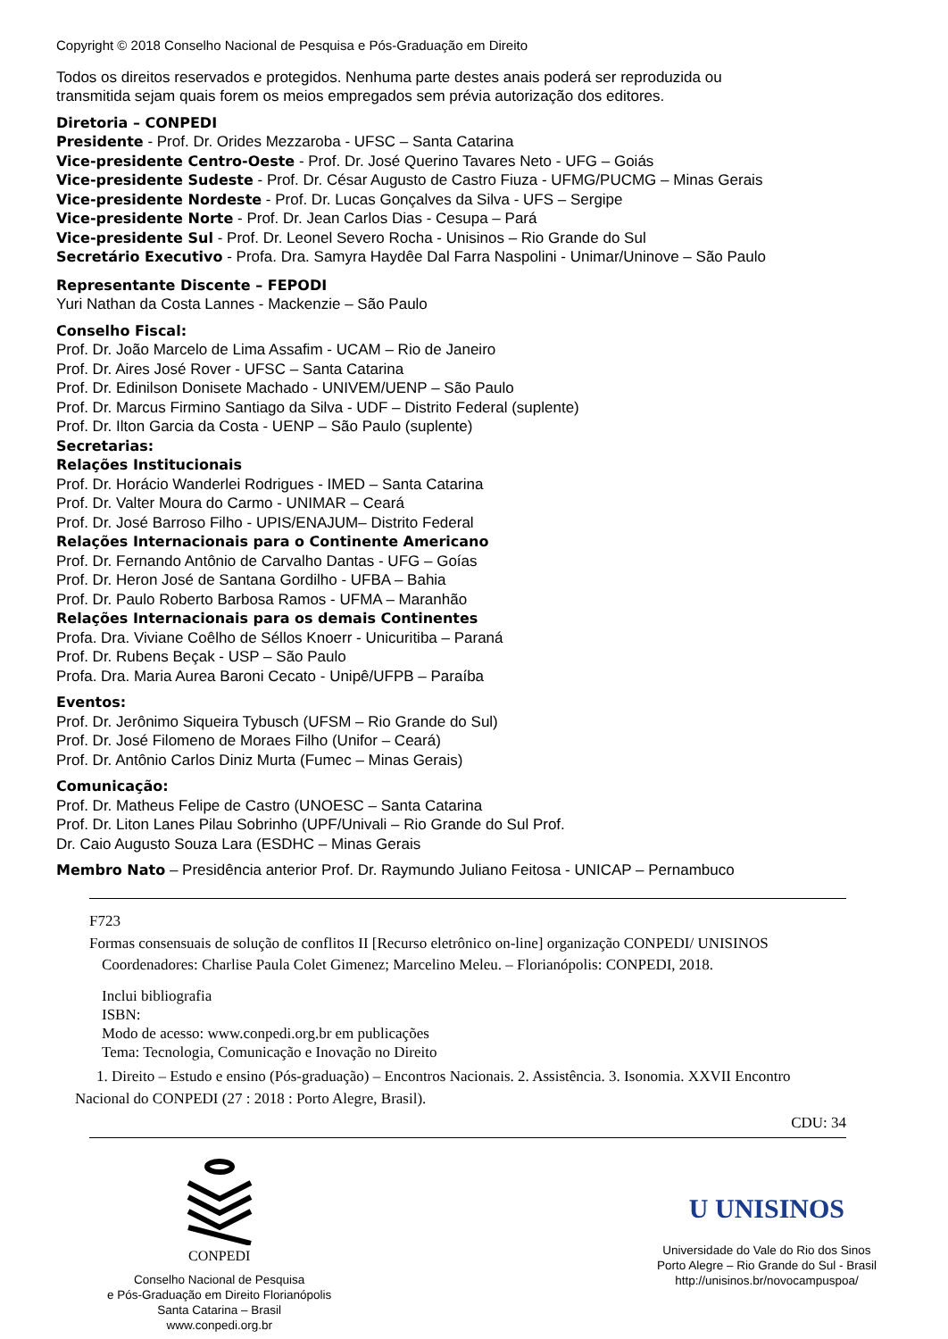Copyright © 2018 Conselho Nacional de Pesquisa e Pós-Graduação em Direito
Todos os direitos reservados e protegidos. Nenhuma parte destes anais poderá ser reproduzida ou
transmitida sejam quais forem os meios empregados sem prévia autorização dos editores.
Diretoria – CONPEDI
Presidente - Prof. Dr. Orides Mezzaroba - UFSC – Santa Catarina
Vice-presidente Centro-Oeste - Prof. Dr. José Querino Tavares Neto - UFG – Goiás
Vice-presidente Sudeste - Prof. Dr. César Augusto de Castro Fiuza - UFMG/PUCMG – Minas Gerais
Vice-presidente Nordeste - Prof. Dr. Lucas Gonçalves da Silva - UFS – Sergipe
Vice-presidente Norte - Prof. Dr. Jean Carlos Dias - Cesupa – Pará
Vice-presidente Sul - Prof. Dr. Leonel Severo Rocha - Unisinos – Rio Grande do Sul
Secretário Executivo - Profa. Dra. Samyra Haydêe Dal Farra Naspolini - Unimar/Uninove – São Paulo
Representante Discente – FEPODI
Yuri Nathan da Costa Lannes - Mackenzie – São Paulo
Conselho Fiscal:
Prof. Dr. João Marcelo de Lima Assafim - UCAM – Rio de Janeiro
Prof. Dr. Aires José Rover - UFSC – Santa Catarina
Prof. Dr. Edinilson Donisete Machado - UNIVEM/UENP – São Paulo
Prof. Dr. Marcus Firmino Santiago da Silva - UDF – Distrito Federal (suplente)
Prof. Dr. Ilton Garcia da Costa - UENP – São Paulo (suplente)
Secretarias:
Relações Institucionais
Prof. Dr. Horácio Wanderlei Rodrigues - IMED – Santa Catarina
Prof. Dr. Valter Moura do Carmo - UNIMAR – Ceará
Prof. Dr. José Barroso Filho - UPIS/ENAJUM– Distrito Federal
Relações Internacionais para o Continente Americano
Prof. Dr. Fernando Antônio de Carvalho Dantas - UFG – Goías
Prof. Dr. Heron José de Santana Gordilho - UFBA – Bahia
Prof. Dr. Paulo Roberto Barbosa Ramos - UFMA – Maranhão
Relações Internacionais para os demais Continentes
Profa. Dra. Viviane Coêlho de Séllos Knoerr - Unicuritiba – Paraná
Prof. Dr. Rubens Beçak - USP – São Paulo
Profa. Dra. Maria Aurea Baroni Cecato - Unipê/UFPB – Paraíba
Eventos:
Prof. Dr. Jerônimo Siqueira Tybusch (UFSM – Rio Grande do Sul)
Prof. Dr. José Filomeno de Moraes Filho (Unifor – Ceará)
Prof. Dr. Antônio Carlos Diniz Murta (Fumec – Minas Gerais)
Comunicação:
Prof. Dr. Matheus Felipe de Castro (UNOESC – Santa Catarina
Prof. Dr. Liton Lanes Pilau Sobrinho (UPF/Univali – Rio Grande do Sul Prof.
Dr. Caio Augusto Souza Lara (ESDHC – Minas Gerais
Membro Nato – Presidência anterior Prof. Dr. Raymundo Juliano Feitosa - UNICAP – Pernambuco
F723
Formas consensuais de solução de conflitos II [Recurso eletrônico on-line] organização CONPEDI/ UNISINOS
Coordenadores: Charlise Paula Colet Gimenez; Marcelino Meleu. – Florianópolis: CONPEDI, 2018.
Inclui bibliografia
ISBN:
Modo de acesso: www.conpedi.org.br em publicações
Tema: Tecnologia, Comunicação e Inovação no Direito
1. Direito – Estudo e ensino (Pós-graduação) – Encontros Nacionais. 2. Assistência. 3. Isonomia. XXVII Encontro
Nacional do CONPEDI (27 : 2018 : Porto Alegre, Brasil).
CDU: 34
CONPEDI
Conselho Nacional de Pesquisa
e Pós-Graduação em Direito Florianópolis
Santa Catarina – Brasil
www.conpedi.org.br
U UNISINOS
Universidade do Vale do Rio dos Sinos
Porto Alegre – Rio Grande do Sul - Brasil
http://unisinos.br/novocampuspoa/